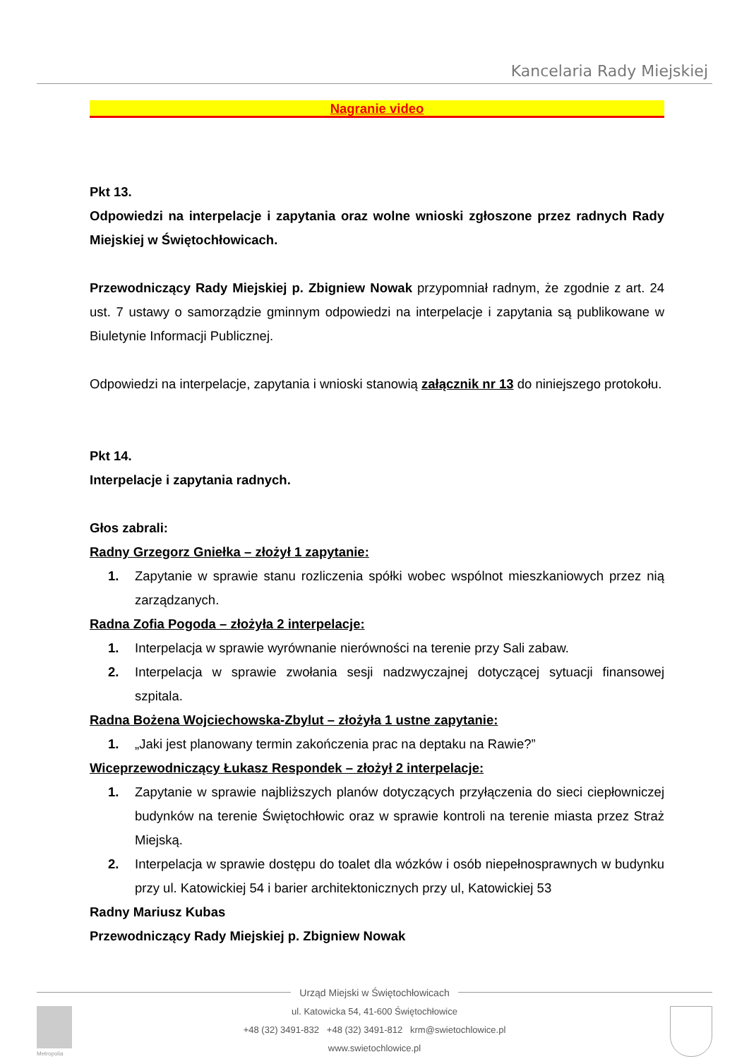Kancelaria Rady Miejskiej
Nagranie video
Pkt 13.
Odpowiedzi na interpelacje i zapytania oraz wolne wnioski zgłoszone przez radnych Rady Miejskiej w Świętochłowicach.
Przewodniczący Rady Miejskiej p. Zbigniew Nowak przypomniał radnym, że zgodnie z art. 24 ust. 7 ustawy o samorządzie gminnym odpowiedzi na interpelacje i zapytania są publikowane w Biuletynie Informacji Publicznej.
Odpowiedzi na interpelacje, zapytania i wnioski stanowią załącznik nr 13 do niniejszego protokołu.
Pkt 14.
Interpelacje i zapytania radnych.
Głos zabrali:
Radny Grzegorz Gniełka – złożył 1 zapytanie:
1. Zapytanie w sprawie stanu rozliczenia spółki wobec wspólnot mieszkaniowych przez nią zarządzanych.
Radna Zofia Pogoda – złożyła 2 interpelacje:
1. Interpelacja w sprawie wyrównanie nierówności na terenie przy Sali zabaw.
2. Interpelacja w sprawie zwołania sesji nadzwyczajnej dotyczącej sytuacji finansowej szpitala.
Radna Bożena Wojciechowska-Zbylut – złożyła 1 ustne zapytanie:
1. „Jaki jest planowany termin zakończenia prac na deptaku na Rawie?”
Wiceprzewodniczący Łukasz Respondek – złożył 2 interpelacje:
1. Zapytanie w sprawie najbliższych planów dotyczących przyłączenia do sieci ciepłowniczej budynków na terenie Świętochłowic oraz w sprawie kontroli na terenie miasta przez Straż Miejską.
2. Interpelacja w sprawie dostępu do toalet dla wózków i osób niepełnosprawnych w budynku przy ul. Katowickiej 54 i barier architektonicznych przy ul, Katowickiej 53
Radny Mariusz Kubas
Przewodniczący Rady Miejskiej p. Zbigniew Nowak
Urząd Miejski w Świętochłowicach
ul. Katowicka 54, 41-600 Świętochłowice
+48 (32) 3491-832 +48 (32) 3491-812 krm@swietochlowice.pl
www.swietochlowice.pl
Metropolia